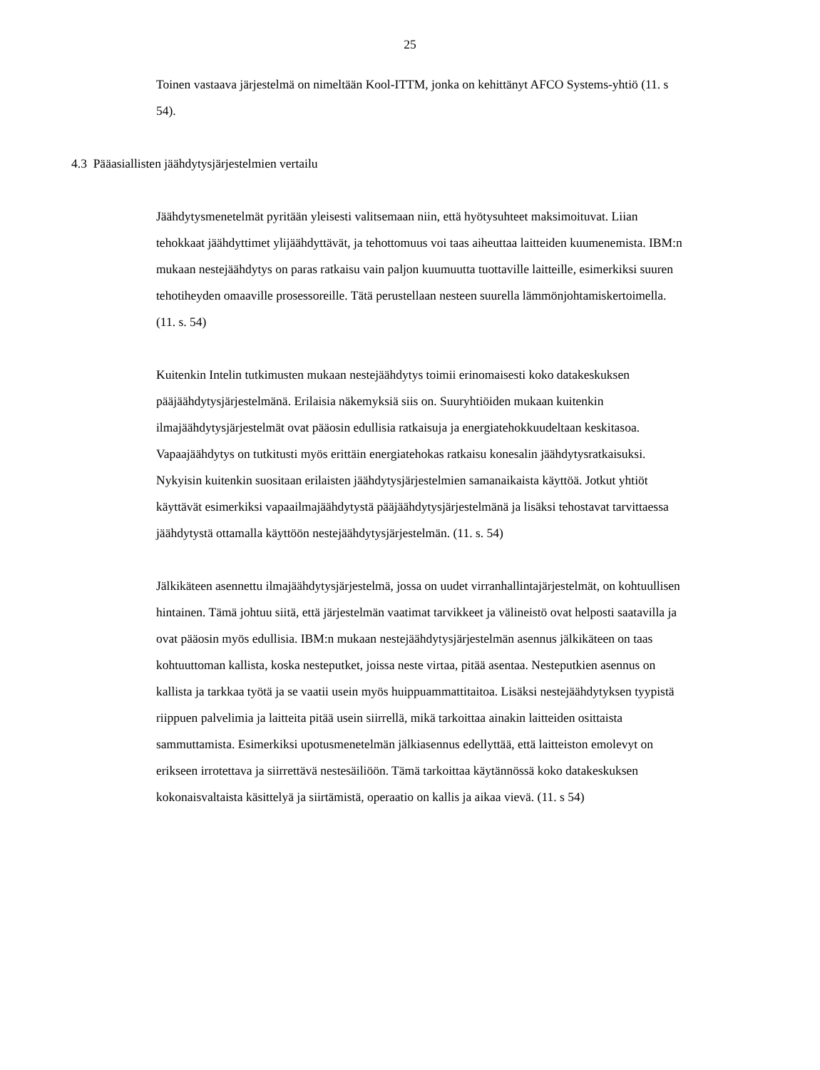25
Toinen vastaava järjestelmä on nimeltään Kool-ITTM, jonka on kehittänyt AFCO Systems-yhtiö (11. s 54).
4.3 Pääasiallisten jäähdytysjärjestelmien vertailu
Jäähdytysmenetelmät pyritään yleisesti valitsemaan niin, että hyötysuhteet maksimoituvat. Liian tehokkaat jäähdyttimet ylijäähdyttävät, ja tehottomuus voi taas aiheuttaa laitteiden kuumenemista. IBM:n mukaan nestejäähdytys on paras ratkaisu vain paljon kuumuutta tuottaville laitteille, esimerkiksi suuren tehotiheyden omaaville prosessoreille. Tätä perustellaan nesteen suurella lämmönjohtamiskertoimella. (11. s. 54)
Kuitenkin Intelin tutkimusten mukaan nestejäähdytys toimii erinomaisesti koko datakeskuksen pääjäähdytysjärjestelmänä. Erilaisia näkemyksiä siis on. Suuryhtiöiden mukaan kuitenkin ilmajäähdytysjärjestelmät ovat pääosin edullisia ratkaisuja ja energiatehokkuudeltaan keskitasoa. Vapaajäähdytys on tutkitusti myös erittäin energiatehokas ratkaisu konesalin jäähdytysratkaisuksi. Nykyisin kuitenkin suositaan erilaisten jäähdytysjärjestelmien samanaikaista käyttöä. Jotkut yhtiöt käyttävät esimerkiksi vapaailmajäähdytystä pääjäähdytysjärjestelmänä ja lisäksi tehostavat tarvittaessa jäähdytystä ottamalla käyttöön nestejäähdytysjärjestelmän. (11. s. 54)
Jälkikäteen asennettu ilmajäähdytysjärjestelmä, jossa on uudet virranhallintajärjestelmät, on kohtuullisen hintainen. Tämä johtuu siitä, että järjestelmän vaatimat tarvikkeet ja välineistö ovat helposti saatavilla ja ovat pääosin myös edullisia. IBM:n mukaan nestejäähdytysjärjestelmän asennus jälkikäteen on taas kohtuuttoman kallista, koska nesteputket, joissa neste virtaa, pitää asentaa. Nesteputkien asennus on kallista ja tarkkaa työtä ja se vaatii usein myös huippuammattitaitoa. Lisäksi nestejäähdytyksen tyypistä riippuen palvelimia ja laitteita pitää usein siirrellä, mikä tarkoittaa ainakin laitteiden osittaista sammuttamista. Esimerkiksi upotusmenetelmän jälkiasennus edellyttää, että laitteiston emolevyt on erikseen irrotettava ja siirrettävä nestesäiliöön. Tämä tarkoittaa käytännössä koko datakeskuksen kokonaisvaltaista käsittelyä ja siirtämistä, operaatio on kallis ja aikaa vievä. (11. s 54)